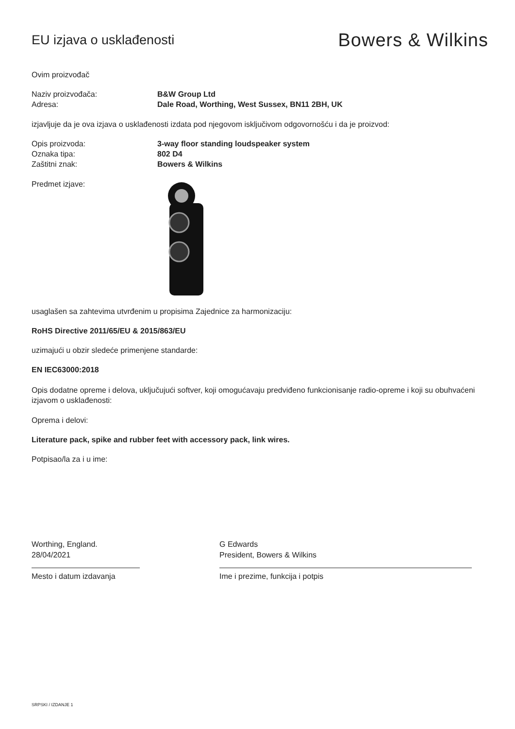EU izjava o usklađenosti
Bowers & Wilkins
Ovim proizvođač
Naziv proizvođača: B&W Group Ltd
Adresa: Dale Road, Worthing, West Sussex, BN11 2BH, UK
izjavljuje da je ova izjava o usklađenosti izdata pod njegovom isključivom odgovornošću i da je proizvod:
Opis proizvoda: 3-way floor standing loudspeaker system
Oznaka tipa: 802 D4
Zaštitni znak: Bowers & Wilkins
Predmet izjave:
usaglašen sa zahtevima utvrđenim u propisima Zajednice za harmonizaciju:
RoHS Directive 2011/65/EU & 2015/863/EU
uzimajući u obzir sledeće primenjene standarde:
EN IEC63000:2018
Opis dodatne opreme i delova, uključujući softver, koji omogućavaju predviđeno funkcionisanje radio-opreme i koji su obuhvaćeni izjavom o usklađenosti:
Oprema i delovi:
Literature pack, spike and rubber feet with accessory pack, link wires.
Potpisao/la za i u ime:
Worthing, England.
28/04/2021
Mesto i datum izdavanja
G Edwards
President, Bowers & Wilkins
Ime i prezime, funkcija i potpis
SRPSKI / IZDANJE 1